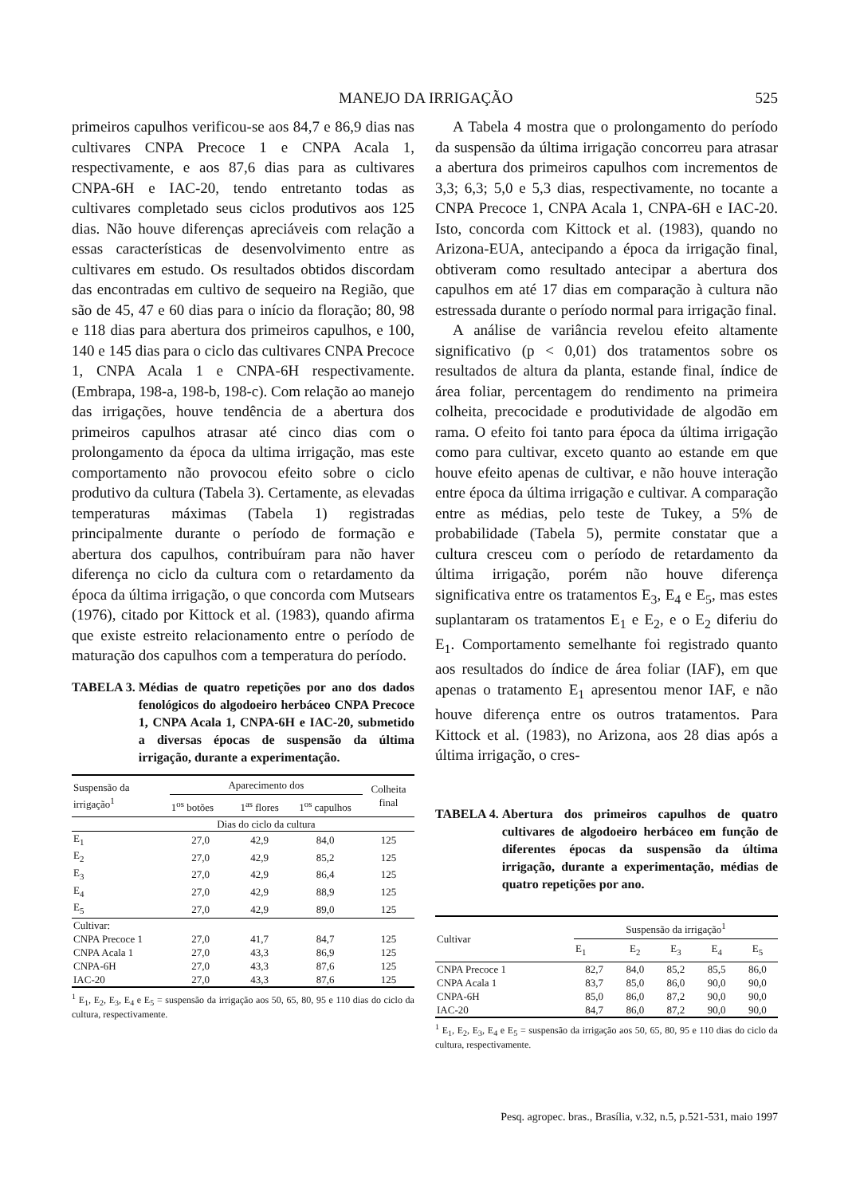MANEJO DA IRRIGAÇÃO 525
primeiros capulhos verificou-se aos 84,7 e 86,9 dias nas cultivares CNPA Precoce 1 e CNPA Acala 1, respectivamente, e aos 87,6 dias para as cultivares CNPA-6H e IAC-20, tendo entretanto todas as cultivares completado seus ciclos produtivos aos 125 dias. Não houve diferenças apreciáveis com relação a essas características de desenvolvimento entre as cultivares em estudo. Os resultados obtidos discordam das encontradas em cultivo de sequeiro na Região, que são de 45, 47 e 60 dias para o início da floração; 80, 98 e 118 dias para abertura dos primeiros capulhos, e 100, 140 e 145 dias para o ciclo das cultivares CNPA Precoce 1, CNPA Acala 1 e CNPA-6H respectivamente. (Embrapa, 198-a, 198-b, 198-c). Com relação ao manejo das irrigações, houve tendência de a abertura dos primeiros capulhos atrasar até cinco dias com o prolongamento da época da ultima irrigação, mas este comportamento não provocou efeito sobre o ciclo produtivo da cultura (Tabela 3). Certamente, as elevadas temperaturas máximas (Tabela 1) registradas principalmente durante o período de formação e abertura dos capulhos, contribuíram para não haver diferença no ciclo da cultura com o retardamento da época da última irrigação, o que concorda com Mutsears (1976), citado por Kittock et al. (1983), quando afirma que existe estreito relacionamento entre o período de maturação dos capulhos com a temperatura do período.
TABELA 3. Médias de quatro repetições por ano dos dados fenológicos do algodoeiro herbáceo CNPA Precoce 1, CNPA Acala 1, CNPA-6H e IAC-20, submetido a diversas épocas de suspensão da última irrigação, durante a experimentação.
| Suspensão da irrigação<sup>1</sup> | Aparecimento dos | | | Colheita final |
| --- | --- | --- | --- | --- |
| | 1<sup>os</sup> botões | 1<sup>as</sup> flores | 1<sup>os</sup> capulhos | |
| | Dias do ciclo da cultura | | | |
| E<sub>1</sub> | 27,0 | 42,9 | 84,0 | 125 |
| E<sub>2</sub> | 27,0 | 42,9 | 85,2 | 125 |
| E<sub>3</sub> | 27,0 | 42,9 | 86,4 | 125 |
| E<sub>4</sub> | 27,0 | 42,9 | 88,9 | 125 |
| E<sub>5</sub> | 27,0 | 42,9 | 89,0 | 125 |
| Cultivar: | | | | |
| CNPA Precoce 1 | 27,0 | 41,7 | 84,7 | 125 |
| CNPA Acala 1 | 27,0 | 43,3 | 86,9 | 125 |
| CNPA-6H | 27,0 | 43,3 | 87,6 | 125 |
| IAC-20 | 27,0 | 43,3 | 87,6 | 125 |
<sup>1</sup> E<sub>1</sub>, E<sub>2</sub>, E<sub>3</sub>, E<sub>4</sub> e E<sub>5</sub> = suspensão da irrigação aos 50, 65, 80, 95 e 110 dias do ciclo da cultura, respectivamente.
A Tabela 4 mostra que o prolongamento do período da suspensão da última irrigação concorreu para atrasar a abertura dos primeiros capulhos com incrementos de 3,3; 6,3; 5,0 e 5,3 dias, respectivamente, no tocante a CNPA Precoce 1, CNPA Acala 1, CNPA-6H e IAC-20. Isto, concorda com Kittock et al. (1983), quando no Arizona-EUA, antecipando a época da irrigação final, obtiveram como resultado antecipar a abertura dos capulhos em até 17 dias em comparação à cultura não estressada durante o período normal para irrigação final.
A análise de variância revelou efeito altamente significativo (p < 0,01) dos tratamentos sobre os resultados de altura da planta, estande final, índice de área foliar, percentagem do rendimento na primeira colheita, precocidade e produtividade de algodão em rama. O efeito foi tanto para época da última irrigação como para cultivar, exceto quanto ao estande em que houve efeito apenas de cultivar, e não houve interação entre época da última irrigação e cultivar. A comparação entre as médias, pelo teste de Tukey, a 5% de probabilidade (Tabela 5), permite constatar que a cultura cresceu com o período de retardamento da última irrigação, porém não houve diferença significativa entre os tratamentos E<sub>3</sub>, E<sub>4</sub> e E<sub>5</sub>, mas estes suplantaram os tratamentos E<sub>1</sub> e E<sub>2</sub>, e o E<sub>2</sub> diferiu do E<sub>1</sub>. Comportamento semelhante foi registrado quanto aos resultados do índice de área foliar (IAF), em que apenas o tratamento E<sub>1</sub> apresentou menor IAF, e não houve diferença entre os outros tratamentos. Para Kittock et al. (1983), no Arizona, aos 28 dias após a última irrigação, o cres-
TABELA 4. Abertura dos primeiros capulhos de quatro cultivares de algodoeiro herbáceo em função de diferentes épocas da suspensão da última irrigação, durante a experimentação, médias de quatro repetições por ano.
| Cultivar | Suspensão da irrigação<sup>1</sup> | | | | |
| --- | --- | --- | --- | --- | --- |
| | E<sub>1</sub> | E<sub>2</sub> | E<sub>3</sub> | E<sub>4</sub> | E<sub>5</sub> |
| CNPA Precoce 1 | 82,7 | 84,0 | 85,2 | 85,5 | 86,0 |
| CNPA Acala 1 | 83,7 | 85,0 | 86,0 | 90,0 | 90,0 |
| CNPA-6H | 85,0 | 86,0 | 87,2 | 90,0 | 90,0 |
| IAC-20 | 84,7 | 86,0 | 87,2 | 90,0 | 90,0 |
<sup>1</sup> E<sub>1</sub>, E<sub>2</sub>, E<sub>3</sub>, E<sub>4</sub> e E<sub>5</sub> = suspensão da irrigação aos 50, 65, 80, 95 e 110 dias do ciclo da cultura, respectivamente.
Pesq. agropec. bras., Brasília, v.32, n.5, p.521-531, maio 1997